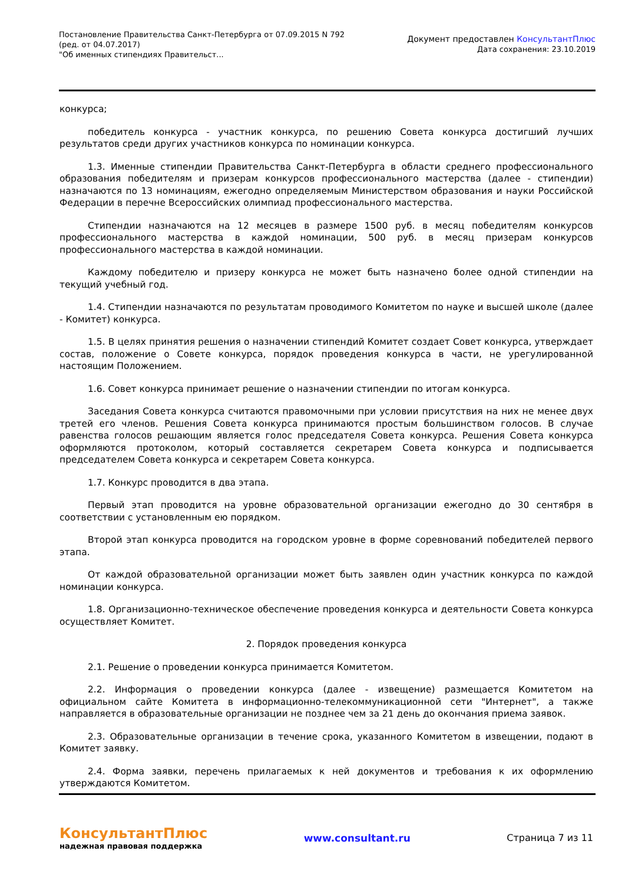Постановление Правительства Санкт-Петербурга от 07.09.2015 N 792
(ред. от 04.07.2017)
"Об именных стипендиях Правительст...
Документ предоставлен КонсультантПлюс
Дата сохранения: 23.10.2019
конкурса;
победитель конкурса - участник конкурса, по решению Совета конкурса достигший лучших результатов среди других участников конкурса по номинации конкурса.
1.3. Именные стипендии Правительства Санкт-Петербурга в области среднего профессионального образования победителям и призерам конкурсов профессионального мастерства (далее - стипендии) назначаются по 13 номинациям, ежегодно определяемым Министерством образования и науки Российской Федерации в перечне Всероссийских олимпиад профессионального мастерства.
Стипендии назначаются на 12 месяцев в размере 1500 руб. в месяц победителям конкурсов профессионального мастерства в каждой номинации, 500 руб. в месяц призерам конкурсов профессионального мастерства в каждой номинации.
Каждому победителю и призеру конкурса не может быть назначено более одной стипендии на текущий учебный год.
1.4. Стипендии назначаются по результатам проводимого Комитетом по науке и высшей школе (далее - Комитет) конкурса.
1.5. В целях принятия решения о назначении стипендий Комитет создает Совет конкурса, утверждает состав, положение о Совете конкурса, порядок проведения конкурса в части, не урегулированной настоящим Положением.
1.6. Совет конкурса принимает решение о назначении стипендии по итогам конкурса.
Заседания Совета конкурса считаются правомочными при условии присутствия на них не менее двух третей его членов. Решения Совета конкурса принимаются простым большинством голосов. В случае равенства голосов решающим является голос председателя Совета конкурса. Решения Совета конкурса оформляются протоколом, который составляется секретарем Совета конкурса и подписывается председателем Совета конкурса и секретарем Совета конкурса.
1.7. Конкурс проводится в два этапа.
Первый этап проводится на уровне образовательной организации ежегодно до 30 сентября в соответствии с установленным ею порядком.
Второй этап конкурса проводится на городском уровне в форме соревнований победителей первого этапа.
От каждой образовательной организации может быть заявлен один участник конкурса по каждой номинации конкурса.
1.8. Организационно-техническое обеспечение проведения конкурса и деятельности Совета конкурса осуществляет Комитет.
2. Порядок проведения конкурса
2.1. Решение о проведении конкурса принимается Комитетом.
2.2. Информация о проведении конкурса (далее - извещение) размещается Комитетом на официальном сайте Комитета в информационно-телекоммуникационной сети "Интернет", а также направляется в образовательные организации не позднее чем за 21 день до окончания приема заявок.
2.3. Образовательные организации в течение срока, указанного Комитетом в извещении, подают в Комитет заявку.
2.4. Форма заявки, перечень прилагаемых к ней документов и требования к их оформлению утверждаются Комитетом.
КонсультантПлюс
надежная правовая поддержка
www.consultant.ru Страница 7 из 11